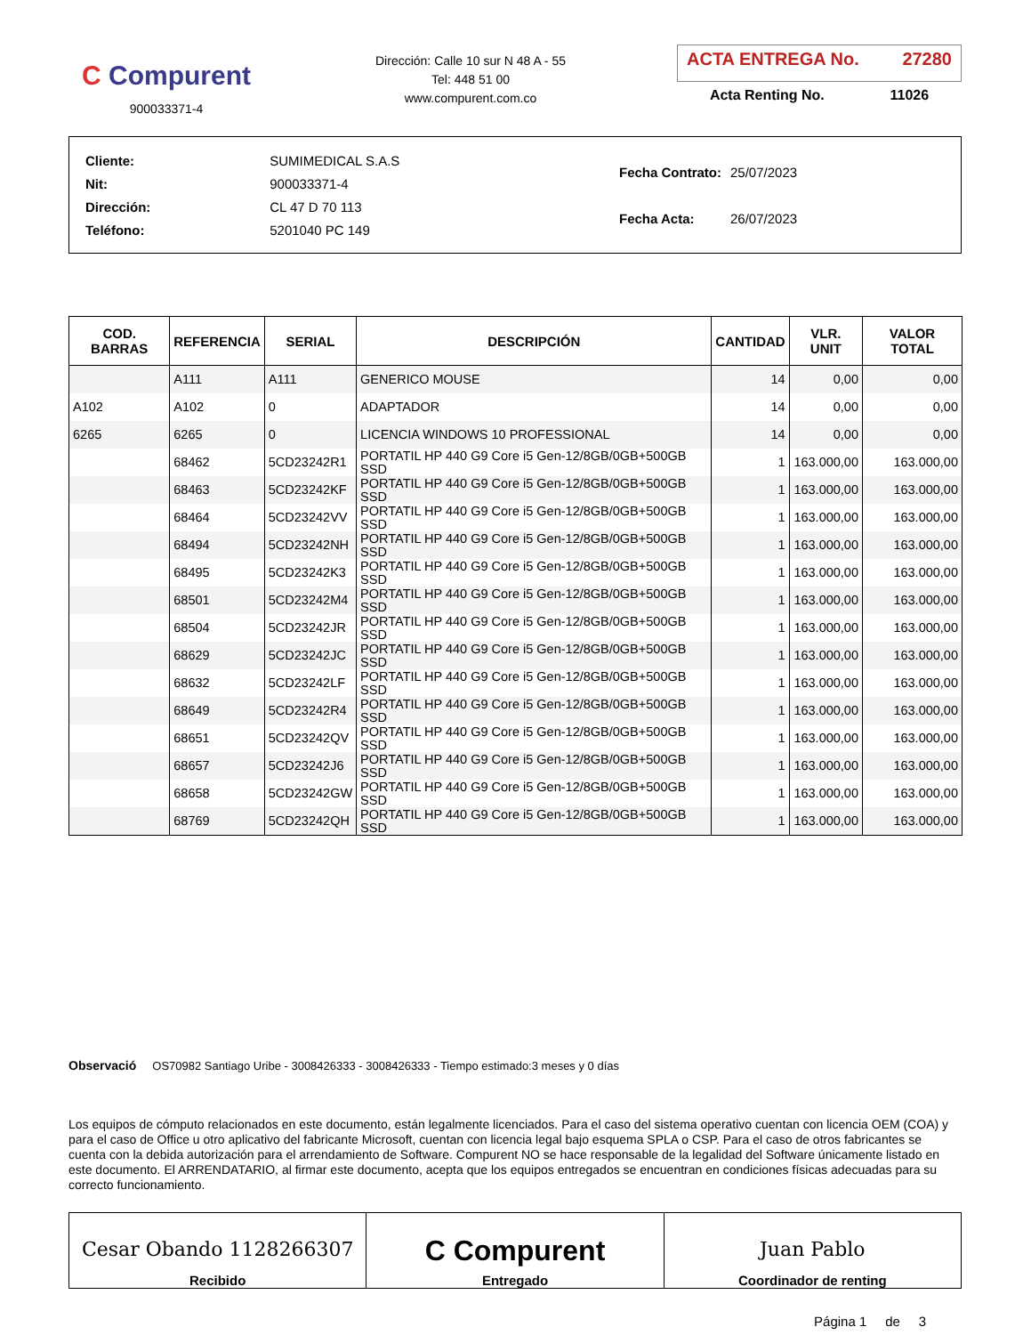C Compurent
900033371-4
Dirección: Calle 10 sur N 48 A - 55
Tel: 448 51 00
www.compurent.com.co
ACTA ENTREGA No. 27280
Acta Renting No. 11026
| Cliente: | SUMIMEDICAL S.A.S |
| Nit: | 900033371-4 |
| Dirección: | CL 47 D 70 113 |
| Teléfono: | 5201040 PC 149 |
| Fecha Contrato: | 25/07/2023 |
| Fecha Acta: | 26/07/2023 |
| COD. BARRAS | REFERENCIA | SERIAL | DESCRIPCIÓN | CANTIDAD | VLR. UNIT | VALOR TOTAL |
| --- | --- | --- | --- | --- | --- | --- |
| | A111 | A111 | GENERICO MOUSE | 14 | 0,00 | 0,00 |
| A102 | A102 | 0 | ADAPTADOR | 14 | 0,00 | 0,00 |
| 6265 | 6265 | 0 | LICENCIA WINDOWS 10 PROFESSIONAL | 14 | 0,00 | 0,00 |
| | 68462 | 5CD23242R1 | PORTATIL HP 440 G9 Core i5 Gen-12/8GB/0GB+500GB SSD | 1 | 163.000,00 | 163.000,00 |
| | 68463 | 5CD23242KF | PORTATIL HP 440 G9 Core i5 Gen-12/8GB/0GB+500GB SSD | 1 | 163.000,00 | 163.000,00 |
| | 68464 | 5CD23242VV | PORTATIL HP 440 G9 Core i5 Gen-12/8GB/0GB+500GB SSD | 1 | 163.000,00 | 163.000,00 |
| | 68494 | 5CD23242NH | PORTATIL HP 440 G9 Core i5 Gen-12/8GB/0GB+500GB SSD | 1 | 163.000,00 | 163.000,00 |
| | 68495 | 5CD23242K3 | PORTATIL HP 440 G9 Core i5 Gen-12/8GB/0GB+500GB SSD | 1 | 163.000,00 | 163.000,00 |
| | 68501 | 5CD23242M4 | PORTATIL HP 440 G9 Core i5 Gen-12/8GB/0GB+500GB SSD | 1 | 163.000,00 | 163.000,00 |
| | 68504 | 5CD23242JR | PORTATIL HP 440 G9 Core i5 Gen-12/8GB/0GB+500GB SSD | 1 | 163.000,00 | 163.000,00 |
| | 68629 | 5CD23242JC | PORTATIL HP 440 G9 Core i5 Gen-12/8GB/0GB+500GB SSD | 1 | 163.000,00 | 163.000,00 |
| | 68632 | 5CD23242LF | PORTATIL HP 440 G9 Core i5 Gen-12/8GB/0GB+500GB SSD | 1 | 163.000,00 | 163.000,00 |
| | 68649 | 5CD23242R4 | PORTATIL HP 440 G9 Core i5 Gen-12/8GB/0GB+500GB SSD | 1 | 163.000,00 | 163.000,00 |
| | 68651 | 5CD23242QV | PORTATIL HP 440 G9 Core i5 Gen-12/8GB/0GB+500GB SSD | 1 | 163.000,00 | 163.000,00 |
| | 68657 | 5CD23242J6 | PORTATIL HP 440 G9 Core i5 Gen-12/8GB/0GB+500GB SSD | 1 | 163.000,00 | 163.000,00 |
| | 68658 | 5CD23242GW | PORTATIL HP 440 G9 Core i5 Gen-12/8GB/0GB+500GB SSD | 1 | 163.000,00 | 163.000,00 |
| | 68769 | 5CD23242QH | PORTATIL HP 440 G9 Core i5 Gen-12/8GB/0GB+500GB SSD | 1 | 163.000,00 | 163.000,00 |
Observació OS70982 Santiago Uribe - 3008426333 - 3008426333 - Tiempo estimado:3 meses y 0 días
Los equipos de cómputo relacionados en este documento, están legalmente licenciados. Para el caso del sistema operativo cuentan con licencia OEM (COA) y para el caso de Office u otro aplicativo del fabricante Microsoft, cuentan con licencia legal bajo esquema SPLA o CSP. Para el caso de otros fabricantes se cuenta con la debida autorización para el arrendamiento de Software. Compurent NO se hace responsable de la legalidad del Software únicamente listado en este documento. El ARRENDATARIO, al firmar este documento, acepta que los equipos entregados se encuentran en condiciones físicas adecuadas para su correcto funcionamiento.
Cesar Obando 1128266307
Recibido
C Compurent
Entregado
Juan Pablo
Coordinador de renting
Página 1 de 3